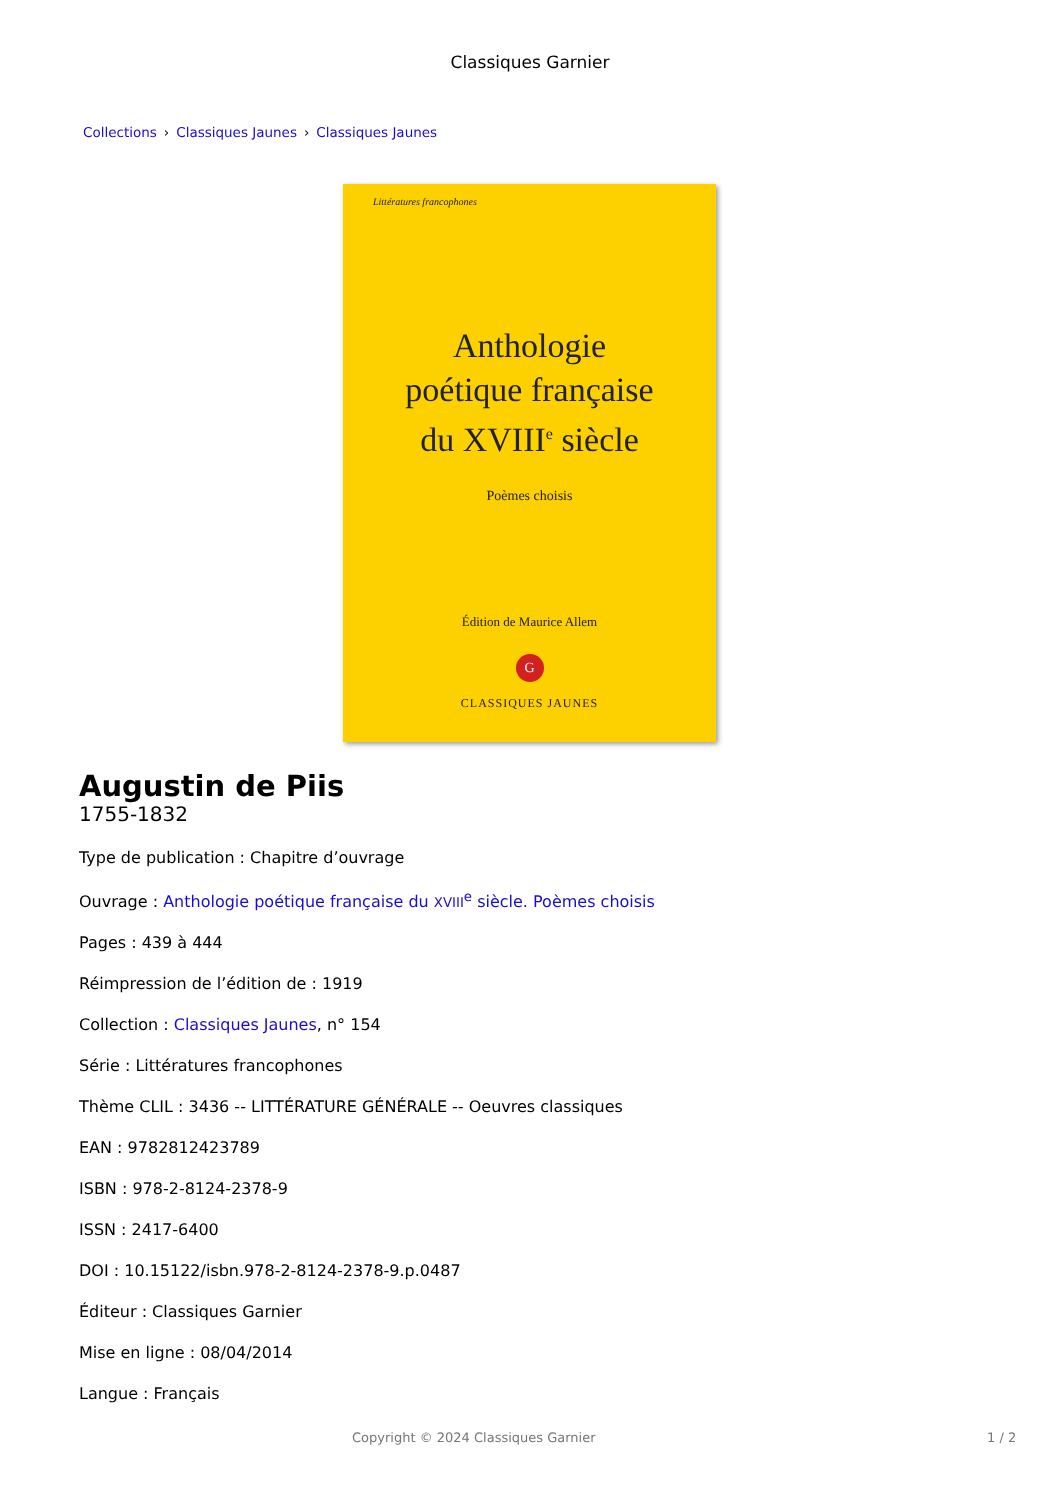Classiques Garnier
Collections › Classiques Jaunes › Classiques Jaunes
Littératures francophones
Anthologie
poétique française
du XVIII<sup>e</sup> siècle
Poèmes choisis
Édition de Maurice Allem
G
CLASSIQUES JAUNES
Augustin de Piis
1755-1832
Type de publication : Chapitre d’ouvrage
Ouvrage : Anthologie poétique française du XVIII<sup>e</sup> siècle. Poèmes choisis
Pages : 439 à 444
Réimpression de l’édition de : 1919
Collection : Classiques Jaunes, n° 154
Série : Littératures francophones
Thème CLIL : 3436 -- LITTÉRATURE GÉNÉRALE -- Oeuvres classiques
EAN : 9782812423789
ISBN : 978-2-8124-2378-9
ISSN : 2417-6400
DOI : 10.15122/isbn.978-2-8124-2378-9.p.0487
Éditeur : Classiques Garnier
Mise en ligne : 08/04/2014
Langue : Français
Copyright © 2024 Classiques Garnier 1 / 2